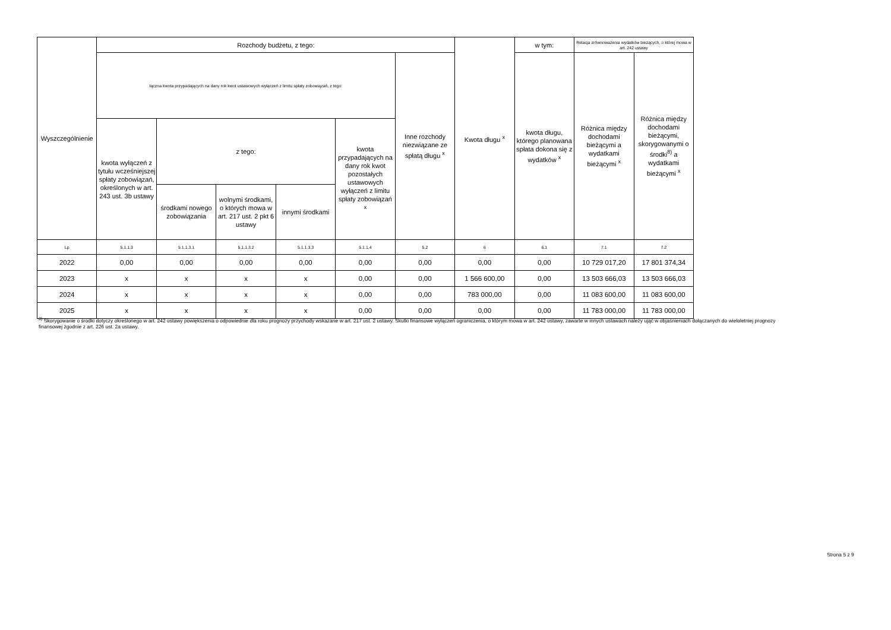| Wyszczególnienie | Rozchody budżetu, z tego: | | | | | | Kwota długu <sup>x</sup> | w tym: | Relacja zrównoważenia wydatków bieżących, o której mowa w art. 242 ustawy | |
| --- | --- | --- | --- | --- | --- | --- | --- | --- | --- | --- |
| | łączna kwota przypadających na dany rok kwot ustawowych wyłączeń z limitu spłaty zobowiązań, z tego: | | | | | Inne rozchody niezwiązane ze spłatą długu <sup>x</sup> | | kwota długu, którego planowana spłata dokona się z wydatków <sup>x</sup> | Różnica między dochodami bieżącymi a wydatkami bieżącymi <sup>x</sup> | Różnica między dochodami bieżącymi, skorygowanymi o środki<sup>8)</sup> a wydatkami bieżącymi <sup>x</sup> |
| | kwota wyłączeń z tytułu wcześniejszej spłaty zobowiązań, określonych w art. 243 ust. 3b ustawy | z tego: | | | kwota przypadających na dany rok kwot pozostałych ustawowych wyłączeń z limitu spłaty zobowiązań <sup>x</sup> | | | | | |
| | | środkami nowego zobowiązania | wolnymi środkami, o których mowa w art. 217 ust. 2 pkt 6 ustawy | innymi środkami | | | | | | |
| Lp | 5.1.1.3 | 5.1.1.3.1 | 5.1.1.3.2 | 5.1.1.3.3 | 5.1.1.4 | 5.2 | 6 | 6.1 | 7.1 | 7.2 |
| 2022 | 0,00 | 0,00 | 0,00 | 0,00 | 0,00 | 0,00 | 0,00 | 0,00 | 10 729 017,20 | 17 801 374,34 |
| 2023 | x | x | x | x | 0,00 | 0,00 | 1 566 600,00 | 0,00 | 13 503 666,03 | 13 503 666,03 |
| 2024 | x | x | x | x | 0,00 | 0,00 | 783 000,00 | 0,00 | 11 083 600,00 | 11 083 600,00 |
| 2025 | x | x | x | x | 0,00 | 0,00 | 0,00 | 0,00 | 11 783 000,00 | 11 783 000,00 |
<sup>8)</sup> Skorygowanie o środki dotyczy określonego w art. 242 ustawy powiększenia o odpowiednie dla roku prognozy przychody wskazane w art. 217 ust. 2 ustawy. Skutki finansowe wyłączeń ograniczenia, o którym mowa w art. 242 ustawy, zawarte w innych ustawach należy ująć w objaśnieniach dołączanych do wieloletniej prognozy finansowej zgodnie z art. 226 ust. 2a ustawy.
Strona 5 z 9